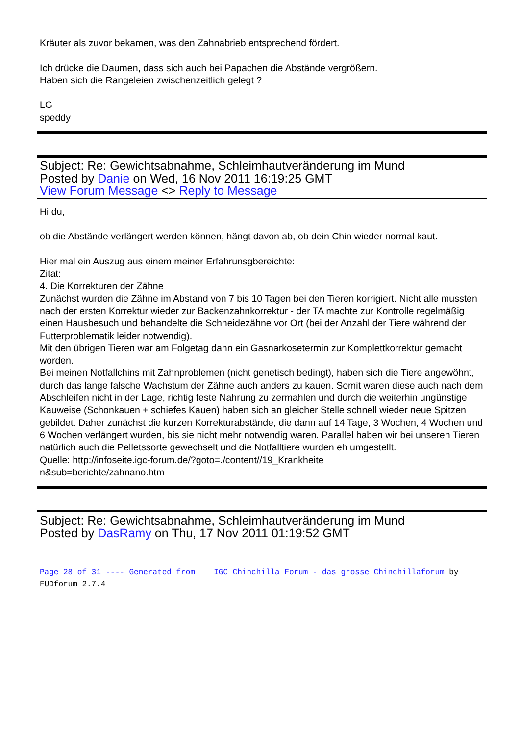Kräuter als zuvor bekamen, was den Zahnabrieb entsprechend fördert.
Ich drücke die Daumen, dass sich auch bei Papachen die Abstände vergrößern.
Haben sich die Rangeleien zwischenzeitlich gelegt ?
LG
speddy
Subject: Re: Gewichtsabnahme, Schleimhautveränderung im Mund
Posted by Danie on Wed, 16 Nov 2011 16:19:25 GMT
View Forum Message <> Reply to Message
Hi du,
ob die Abstände verlängert werden können, hängt davon ab, ob dein Chin wieder normal kaut.
Hier mal ein Auszug aus einem meiner Erfahrunsgbereichte:
Zitat:
4. Die Korrekturen der Zähne
Zunächst wurden die Zähne im Abstand von 7 bis 10 Tagen bei den Tieren korrigiert. Nicht alle mussten nach der ersten Korrektur wieder zur Backenzahnkorrektur - der TA machte zur Kontrolle regelmäßig einen Hausbesuch und behandelte die Schneidezähne vor Ort (bei der Anzahl der Tiere während der Futterproblematik leider notwendig).
Mit den übrigen Tieren war am Folgetag dann ein Gasnarkosetermin zur Komplettkorrektur gemacht worden.
Bei meinen Notfallchins mit Zahnproblemen (nicht genetisch bedingt), haben sich die Tiere angewöhnt, durch das lange falsche Wachstum der Zähne auch anders zu kauen. Somit waren diese auch nach dem Abschleifen nicht in der Lage, richtig feste Nahrung zu zermahlen und durch die weiterhin ungünstige Kauweise (Schonkauen + schiefes Kauen) haben sich an gleicher Stelle schnell wieder neue Spitzen gebildet. Daher zunächst die kurzen Korrekturabstände, die dann auf 14 Tage, 3 Wochen, 4 Wochen und 6 Wochen verlängert wurden, bis sie nicht mehr notwendig waren. Parallel haben wir bei unseren Tieren natürlich auch die Pelletssorte gewechselt und die Notfalltiere wurden eh umgestellt.
Quelle: http://infoseite.igc-forum.de/?goto=./content//19_Krankheite
n&sub=berichte/zahnano.htm
Subject: Re: Gewichtsabnahme, Schleimhautveränderung im Mund
Posted by DasRamy on Thu, 17 Nov 2011 01:19:52 GMT
Page 28 of 31 ---- Generated from IGC Chinchilla Forum - das grosse Chinchillaforum by FUDforum 2.7.4